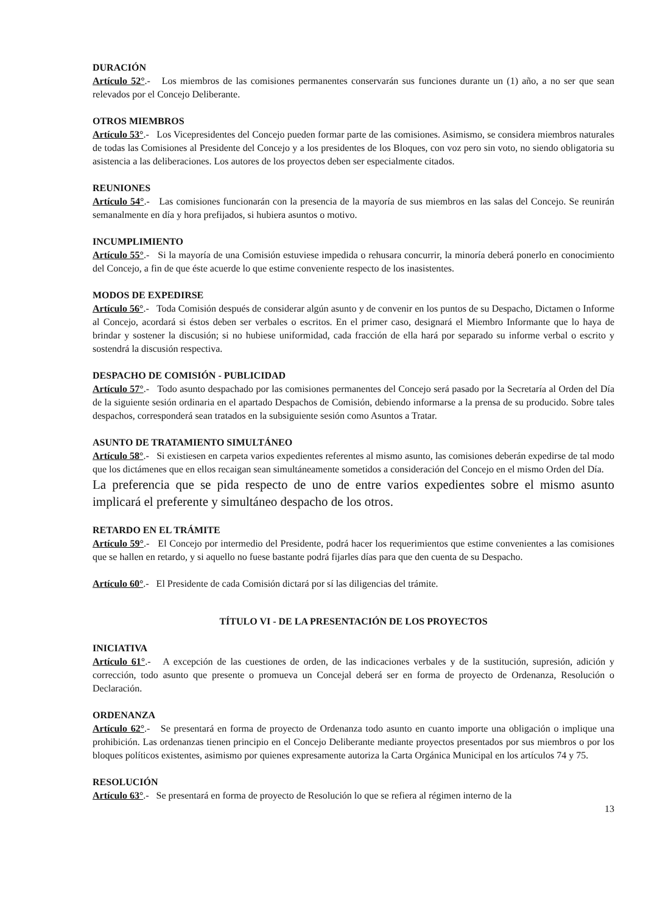DURACIÓN
Artículo 52°.- Los miembros de las comisiones permanentes conservarán sus funciones durante un (1) año, a no ser que sean relevados por el Concejo Deliberante.
OTROS MIEMBROS
Artículo 53°.- Los Vicepresidentes del Concejo pueden formar parte de las comisiones. Asimismo, se considera miembros naturales de todas las Comisiones al Presidente del Concejo y a los presidentes de los Bloques, con voz pero sin voto, no siendo obligatoria su asistencia a las deliberaciones. Los autores de los proyectos deben ser especialmente citados.
REUNIONES
Artículo 54°.- Las comisiones funcionarán con la presencia de la mayoría de sus miembros en las salas del Concejo. Se reunirán semanalmente en día y hora prefijados, si hubiera asuntos o motivo.
INCUMPLIMIENTO
Artículo 55°.- Si la mayoría de una Comisión estuviese impedida o rehusara concurrir, la minoría deberá ponerlo en conocimiento del Concejo, a fin de que éste acuerde lo que estime conveniente respecto de los inasistentes.
MODOS DE EXPEDIRSE
Artículo 56°.- Toda Comisión después de considerar algún asunto y de convenir en los puntos de su Despacho, Dictamen o Informe al Concejo, acordará si éstos deben ser verbales o escritos. En el primer caso, designará el Miembro Informante que lo haya de brindar y sostener la discusión; si no hubiese uniformidad, cada fracción de ella hará por separado su informe verbal o escrito y sostendrá la discusión respectiva.
DESPACHO DE COMISIÓN - PUBLICIDAD
Artículo 57°.- Todo asunto despachado por las comisiones permanentes del Concejo será pasado por la Secretaría al Orden del Día de la siguiente sesión ordinaria en el apartado Despachos de Comisión, debiendo informarse a la prensa de su producido. Sobre tales despachos, corresponderá sean tratados en la subsiguiente sesión como Asuntos a Tratar.
ASUNTO DE TRATAMIENTO SIMULTÁNEO
Artículo 58°.- Si existiesen en carpeta varios expedientes referentes al mismo asunto, las comisiones deberán expedirse de tal modo que los dictámenes que en ellos recaigan sean simultáneamente sometidos a consideración del Concejo en el mismo Orden del Día.
La preferencia que se pida respecto de uno de entre varios expedientes sobre el mismo asunto implicará el preferente y simultáneo despacho de los otros.
RETARDO EN EL TRÁMITE
Artículo 59°.- El Concejo por intermedio del Presidente, podrá hacer los requerimientos que estime convenientes a las comisiones que se hallen en retardo, y si aquello no fuese bastante podrá fijarles días para que den cuenta de su Despacho.
Artículo 60°.- El Presidente de cada Comisión dictará por sí las diligencias del trámite.
TÍTULO VI - DE LA PRESENTACIÓN DE LOS PROYECTOS
INICIATIVA
Artículo 61°.- A excepción de las cuestiones de orden, de las indicaciones verbales y de la sustitución, supresión, adición y corrección, todo asunto que presente o promueva un Concejal deberá ser en forma de proyecto de Ordenanza, Resolución o Declaración.
ORDENANZA
Artículo 62°.- Se presentará en forma de proyecto de Ordenanza todo asunto en cuanto importe una obligación o implique una prohibición. Las ordenanzas tienen principio en el Concejo Deliberante mediante proyectos presentados por sus miembros o por los bloques políticos existentes, asimismo por quienes expresamente autoriza la Carta Orgánica Municipal en los artículos 74 y 75.
RESOLUCIÓN
Artículo 63°.- Se presentará en forma de proyecto de Resolución lo que se refiera al régimen interno de la
13